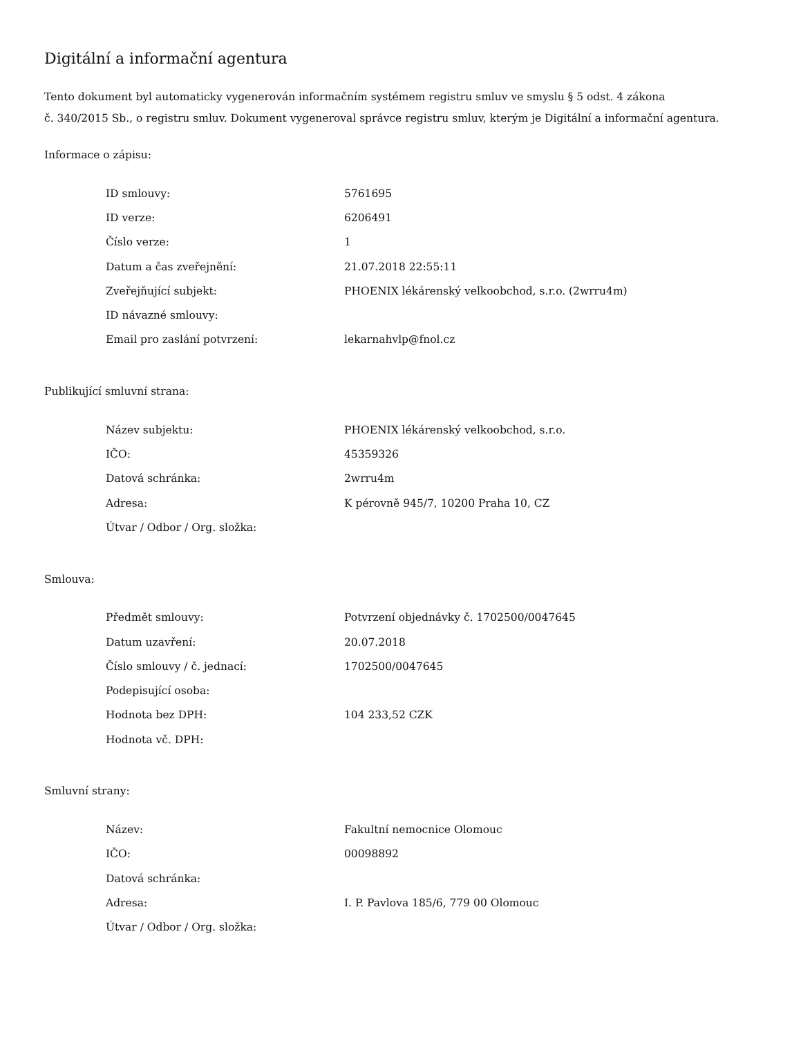Digitální a informační agentura
Tento dokument byl automaticky vygenerován informačním systémem registru smluv ve smyslu § 5 odst. 4 zákona
č. 340/2015 Sb., o registru smluv. Dokument vygeneroval správce registru smluv, kterým je Digitální a informační agentura.
Informace o zápisu:
| ID smlouvy: | 5761695 |
| ID verze: | 6206491 |
| Číslo verze: | 1 |
| Datum a čas zveřejnění: | 21.07.2018 22:55:11 |
| Zveřejňující subjekt: | PHOENIX lékárenský velkoobchod, s.r.o. (2wrru4m) |
| ID návazné smlouvy: | |
| Email pro zaslání potvrzení: | lekarnahvlp@fnol.cz |
Publikující smluvní strana:
| Název subjektu: | PHOENIX lékárenský velkoobchod, s.r.o. |
| IČO: | 45359326 |
| Datová schránka: | 2wrru4m |
| Adresa: | K pérovně 945/7, 10200 Praha 10, CZ |
| Útvar / Odbor / Org. složka: | |
Smlouva:
| Předmět smlouvy: | Potvrzení objednávky č. 1702500/0047645 |
| Datum uzavření: | 20.07.2018 |
| Číslo smlouvy / č. jednací: | 1702500/0047645 |
| Podepisující osoba: | |
| Hodnota bez DPH: | 104 233,52 CZK |
| Hodnota vč. DPH: | |
Smluvní strany:
| Název: | Fakultní nemocnice Olomouc |
| IČO: | 00098892 |
| Datová schránka: | |
| Adresa: | I. P. Pavlova 185/6, 779 00 Olomouc |
| Útvar / Odbor / Org. složka: | |